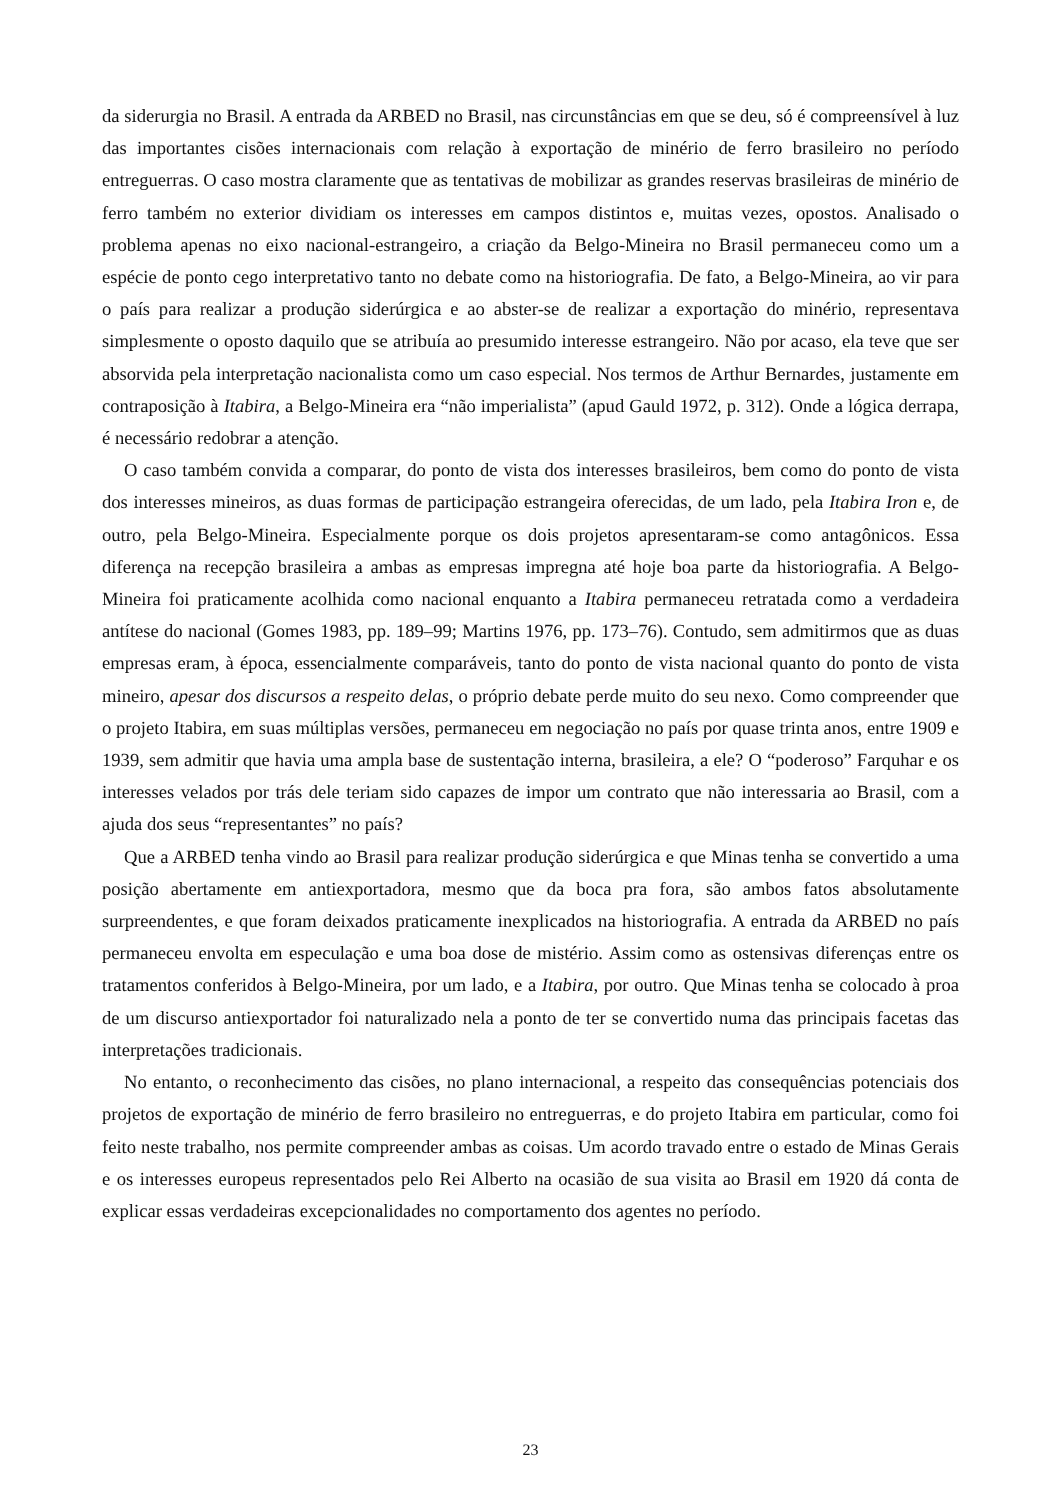da siderurgia no Brasil. A entrada da ARBED no Brasil, nas circunstâncias em que se deu, só é compreensível à luz das importantes cisões internacionais com relação à exportação de minério de ferro brasileiro no período entreguerras. O caso mostra claramente que as tentativas de mobilizar as grandes reservas brasileiras de minério de ferro também no exterior dividiam os interesses em campos distintos e, muitas vezes, opostos. Analisado o problema apenas no eixo nacional-estrangeiro, a criação da Belgo-Mineira no Brasil permaneceu como um a espécie de ponto cego interpretativo tanto no debate como na historiografia. De fato, a Belgo-Mineira, ao vir para o país para realizar a produção siderúrgica e ao abster-se de realizar a exportação do minério, representava simplesmente o oposto daquilo que se atribuía ao presumido interesse estrangeiro. Não por acaso, ela teve que ser absorvida pela interpretação nacionalista como um caso especial. Nos termos de Arthur Bernardes, justamente em contraposição à Itabira, a Belgo-Mineira era “não imperialista” (apud Gauld 1972, p. 312). Onde a lógica derrapa, é necessário redobrar a atenção.
O caso também convida a comparar, do ponto de vista dos interesses brasileiros, bem como do ponto de vista dos interesses mineiros, as duas formas de participação estrangeira oferecidas, de um lado, pela Itabira Iron e, de outro, pela Belgo-Mineira. Especialmente porque os dois projetos apresentaram-se como antagônicos. Essa diferença na recepção brasileira a ambas as empresas impregna até hoje boa parte da historiografia. A Belgo-Mineira foi praticamente acolhida como nacional enquanto a Itabira permaneceu retratada como a verdadeira antítese do nacional (Gomes 1983, pp. 189–99; Martins 1976, pp. 173–76). Contudo, sem admitirmos que as duas empresas eram, à época, essencialmente comparáveis, tanto do ponto de vista nacional quanto do ponto de vista mineiro, apesar dos discursos a respeito delas, o próprio debate perde muito do seu nexo. Como compreender que o projeto Itabira, em suas múltiplas versões, permaneceu em negociação no país por quase trinta anos, entre 1909 e 1939, sem admitir que havia uma ampla base de sustentação interna, brasileira, a ele? O “poderoso” Farquhar e os interesses velados por trás dele teriam sido capazes de impor um contrato que não interessaria ao Brasil, com a ajuda dos seus “representantes” no país?
Que a ARBED tenha vindo ao Brasil para realizar produção siderúrgica e que Minas tenha se convertido a uma posição abertamente em antiexportadora, mesmo que da boca pra fora, são ambos fatos absolutamente surpreendentes, e que foram deixados praticamente inexplicados na historiografia. A entrada da ARBED no país permaneceu envolta em especulação e uma boa dose de mistério. Assim como as ostensivas diferenças entre os tratamentos conferidos à Belgo-Mineira, por um lado, e a Itabira, por outro. Que Minas tenha se colocado à proa de um discurso antiexportador foi naturalizado nela a ponto de ter se convertido numa das principais facetas das interpretações tradicionais.
No entanto, o reconhecimento das cisões, no plano internacional, a respeito das consequências potenciais dos projetos de exportação de minério de ferro brasileiro no entreguerras, e do projeto Itabira em particular, como foi feito neste trabalho, nos permite compreender ambas as coisas. Um acordo travado entre o estado de Minas Gerais e os interesses europeus representados pelo Rei Alberto na ocasião de sua visita ao Brasil em 1920 dá conta de explicar essas verdadeiras excepcionalidades no comportamento dos agentes no período.
23